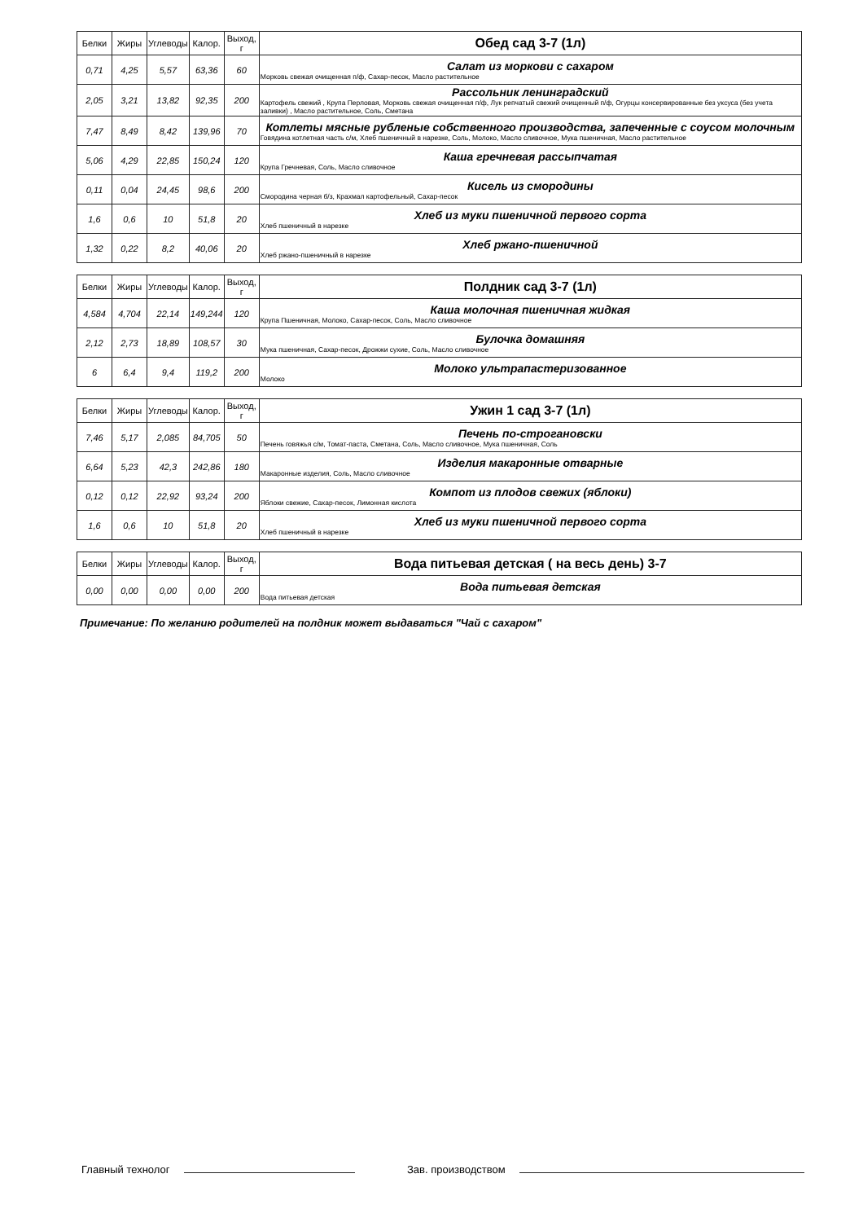| Белки | Жиры | Углеводы | Калор. | Выход, г | Обед сад 3-7 (1л) |
| --- | --- | --- | --- | --- | --- |
| 0,71 | 4,25 | 5,57 | 63,36 | 60 | Салат из моркови с сахаром Морковь свежая очищенная п/ф, Сахар-песок, Масло растительное |
| 2,05 | 3,21 | 13,82 | 92,35 | 200 | Рассольник ленинградский Картофель свежий , Крупа Перловая, Морковь свежая очищенная п/ф, Лук репчатый свежий очищенный п/ф, Огурцы консервированные без уксуса (без учета заливки) , Масло растительное, Соль, Сметана |
| 7,47 | 8,49 | 8,42 | 139,96 | 70 | Котлеты мясные рубленые собственного производства, запеченные с соусом молочным Говядина котлетная часть с/м, Хлеб пшеничный в нарезке, Соль, Молоко, Масло сливочное, Мука пшеничная, Масло растительное |
| 5,06 | 4,29 | 22,85 | 150,24 | 120 | Каша гречневая рассыпчатая Крупа Гречневая, Соль, Масло сливочное |
| 0,11 | 0,04 | 24,45 | 98,6 | 200 | Кисель из смородины Смородина черная б/з, Крахмал картофельный, Сахар-песок |
| 1,6 | 0,6 | 10 | 51,8 | 20 | Хлеб из муки пшеничной первого сорта Хлеб пшеничный в нарезке |
| 1,32 | 0,22 | 8,2 | 40,06 | 20 | Хлеб ржано-пшеничной Хлеб ржано-пшеничный в нарезке |
| Белки | Жиры | Углеводы | Калор. | Выход, г | Полдник сад 3-7 (1л) |
| --- | --- | --- | --- | --- | --- |
| 4,584 | 4,704 | 22,14 | 149,244 | 120 | Каша молочная пшеничная жидкая Крупа Пшеничная, Молоко, Сахар-песок, Соль, Масло сливочное |
| 2,12 | 2,73 | 18,89 | 108,57 | 30 | Булочка домашняя Мука пшеничная, Сахар-песок, Дрожжи сухие, Соль, Масло сливочное |
| 6 | 6,4 | 9,4 | 119,2 | 200 | Молоко ультрапастеризованное Молоко |
| Белки | Жиры | Углеводы | Калор. | Выход, г | Ужин 1 сад 3-7 (1л) |
| --- | --- | --- | --- | --- | --- |
| 7,46 | 5,17 | 2,085 | 84,705 | 50 | Печень по-строгановски Печень говяжья с/м, Томат-паста, Сметана, Соль, Масло сливочное, Мука пшеничная, Соль |
| 6,64 | 5,23 | 42,3 | 242,86 | 180 | Изделия макаронные отварные Макаронные изделия, Соль, Масло сливочное |
| 0,12 | 0,12 | 22,92 | 93,24 | 200 | Компот из плодов свежих (яблоки) Яблоки свежие, Сахар-песок, Лимонная кислота |
| 1,6 | 0,6 | 10 | 51,8 | 20 | Хлеб из муки пшеничной первого сорта Хлеб пшеничный в нарезке |
| Белки | Жиры | Углеводы | Калор. | Выход, г | Вода питьевая детская ( на весь день) 3-7 |
| --- | --- | --- | --- | --- | --- |
| 0,00 | 0,00 | 0,00 | 0,00 | 200 | Вода питьевая детская Вода питьевая детская |
Примечание: По желанию родителей на полдник может выдаваться "Чай с сахаром"
Главный технолог Зав. производством